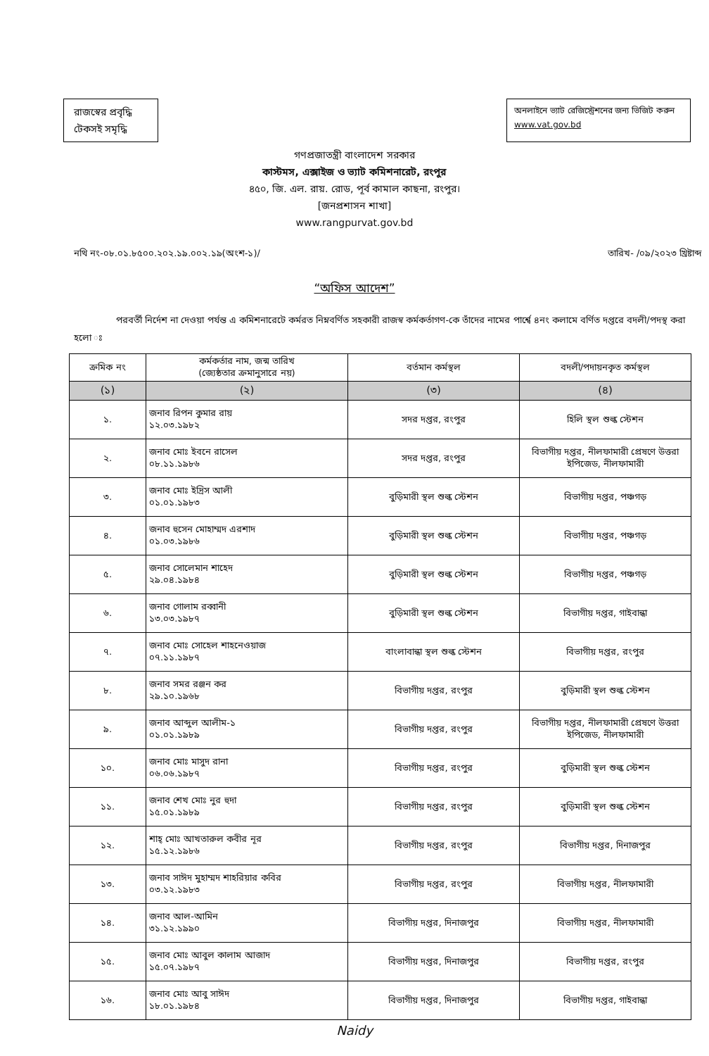রাজস্বের প্রবৃদ্ধি
টেকসই সমৃদ্ধি
অনলাইনে ভ্যাট রেজিস্ট্রেশনের জন্য ভিজিট করুন www.vat.gov.bd
গণপ্রজাতন্ত্রী বাংলাদেশ সরকার
কাস্টমস, এক্সাইজ ও ভ্যাট কমিশনারেট, রংপুর
৪৫০, জি. এল. রায়. রোড, পূর্ব কামাল কাছনা, রংপুর।
[জনপ্রশাসন শাখা]
www.rangpurvat.gov.bd
নথি নং-০৮.০১.৮৫০০.২০২.১৯.০০২.১৯(অংশ-১)/ তারিখ- /০৯/২০২৩ খ্রিষ্টাব্দ
“অফিস আদেশ”
পরবর্তী নির্দেশ না দেওয়া পর্যন্ত এ কমিশনারেটে কর্মরত নিম্নবর্ণিত সহকারী রাজস্ব কর্মকর্তাগণ-কে তাঁদের নামের পার্শ্বে ৪নং কলামে বর্ণিত দপ্তরে বদলী/পদস্থ করা হলো ঃ
| ক্রমিক নং | কর্মকর্তার নাম, জন্ম তারিখ (জ্যেষ্ঠতার ক্রমানুসারে নয়) | বর্তমান কর্মস্থল | বদলী/পদায়নকৃত কর্মস্থল |
| --- | --- | --- | --- |
| (১) | (২) | (৩) | (৪) |
| ১. | জনাব রিপন কুমার রায় ১২.০৩.১৯৮২ | সদর দপ্তর, রংপুর | হিলি স্থল শুল্ক স্টেশন |
| ২. | জনাব মোঃ ইবনে রাসেল ০৮.১১.১৯৮৬ | সদর দপ্তর, রংপুর | বিভাগীয় দপ্তর, নীলফামারী প্রেষণে উত্তরা ইপিজেড, নীলফামারী |
| ৩. | জনাব মোঃ ইদ্রিস আলী ০১.০১.১৯৮৩ | বুড়িমারী স্থল শুল্ক স্টেশন | বিভাগীয় দপ্তর, পঞ্চগড় |
| ৪. | জনাব হুসেন মোহাম্মদ এরশাদ ০১.০৩.১৯৮৬ | বুড়িমারী স্থল শুল্ক স্টেশন | বিভাগীয় দপ্তর, পঞ্চগড় |
| ৫. | জনাব সোলেমান শাহেদ ২৯.০৪.১৯৮৪ | বুড়িমারী স্থল শুল্ক স্টেশন | বিভাগীয় দপ্তর, পঞ্চগড় |
| ৬. | জনাব গোলাম রব্বানী ১৩.০৩.১৯৮৭ | বুড়িমারী স্থল শুল্ক স্টেশন | বিভাগীয় দপ্তর, গাইবান্ধা |
| ৭. | জনাব মোঃ সোহেল শাহনেওয়াজ ০৭.১১.১৯৮৭ | বাংলাবান্ধা স্থল শুল্ক স্টেশন | বিভাগীয় দপ্তর, রংপুর |
| ৮. | জনাব সমর রঞ্জন কর ২৯.১০.১৯৬৮ | বিভাগীয় দপ্তর, রংপুর | বুড়িমারী স্থল শুল্ক স্টেশন |
| ৯. | জনাব আব্দুল আলীম-১ ০১.০১.১৯৮৯ | বিভাগীয় দপ্তর, রংপুর | বিভাগীয় দপ্তর, নীলফামারী প্রেষণে উত্তরা ইপিজেড, নীলফামারী |
| ১০. | জনাব মোঃ মাসুদ রানা ০৬.০৬.১৯৮৭ | বিভাগীয় দপ্তর, রংপুর | বুড়িমারী স্থল শুল্ক স্টেশন |
| ১১. | জনাব শেখ মোঃ নুর হুদা ১৫.০১.১৯৮৯ | বিভাগীয় দপ্তর, রংপুর | বুড়িমারী স্থল শুল্ক স্টেশন |
| ১২. | শাহ্ মোঃ আখতারুল কবীর নূর ১৫.১২.১৯৮৬ | বিভাগীয় দপ্তর, রংপুর | বিভাগীয় দপ্তর, দিনাজপুর |
| ১৩. | জনাব সাঈদ মুহাম্মদ শাহরিয়ার কবির ০৩.১২.১৯৮৩ | বিভাগীয় দপ্তর, রংপুর | বিভাগীয় দপ্তর, নীলফামারী |
| ১৪. | জনাব আল-আমিন ৩১.১২.১৯৯০ | বিভাগীয় দপ্তর, দিনাজপুর | বিভাগীয় দপ্তর, নীলফামারী |
| ১৫. | জনাব মোঃ আবুল কালাম আজাদ ১৫.০৭.১৯৮৭ | বিভাগীয় দপ্তর, দিনাজপুর | বিভাগীয় দপ্তর, রংপুর |
| ১৬. | জনাব মোঃ আবু সাঈদ ১৮.০১.১৯৮৪ | বিভাগীয় দপ্তর, দিনাজপুর | বিভাগীয় দপ্তর, গাইবান্ধা |
Naidy